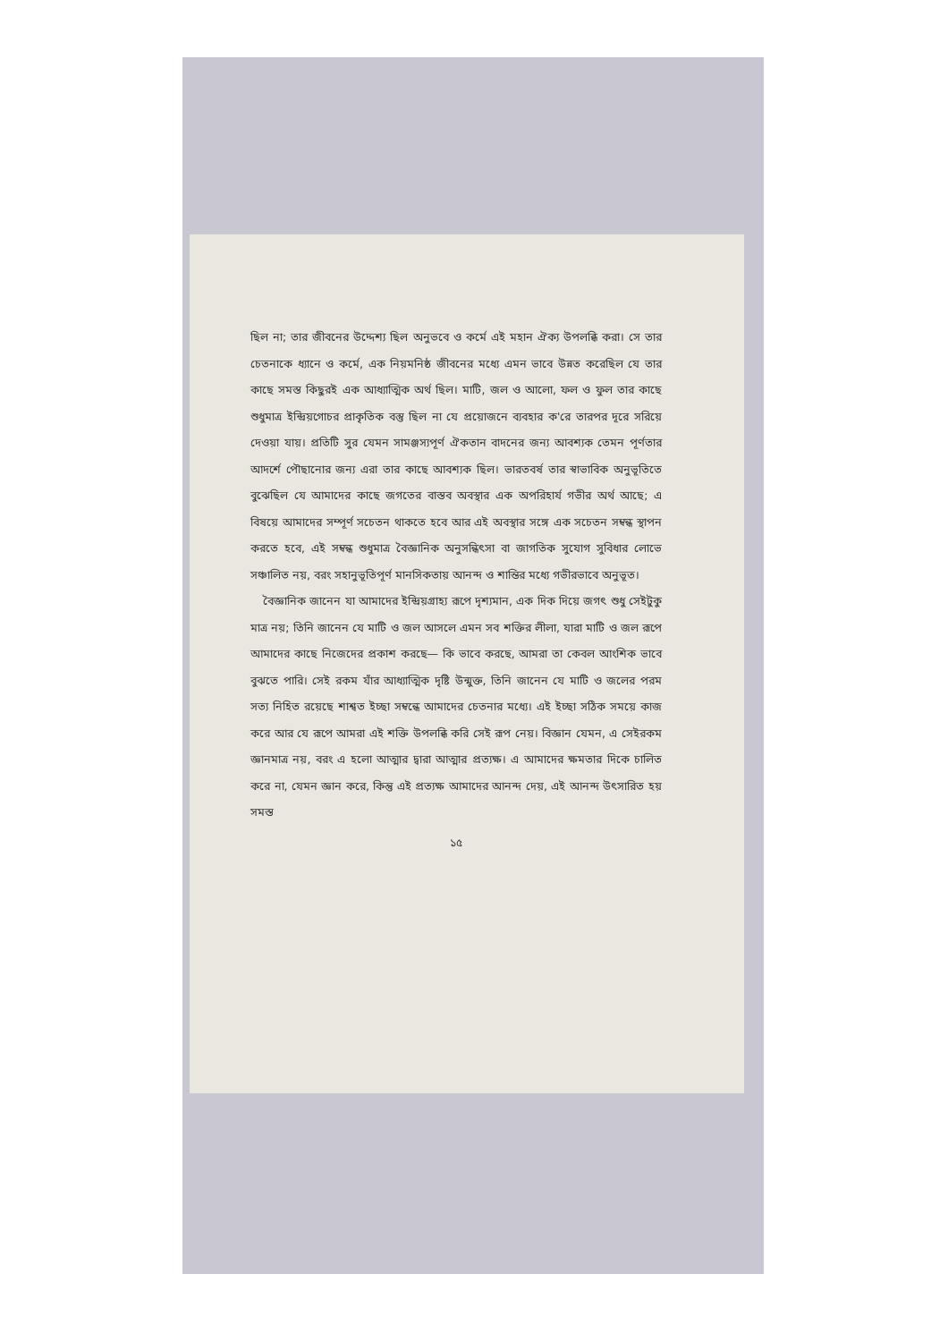ছিল না; তার জীবনের উদ্দেশ্য ছিল অনুভবে ও কর্মে এই মহান ঐক্য উপলব্ধি করা। সে তার চেতনাকে ধ্যানে ও কর্মে, এক নিয়মনিষ্ঠ জীবনের মধ্যে এমন ভাবে উন্নত করেছিল যে তার কাছে সমস্ত কিছুরই এক আধ্যাত্মিক অর্থ ছিল। মাটি, জল ও আলো, ফল ও ফুল তার কাছে শুধুমাত্র ইন্দ্রিয়গোচর প্রাকৃতিক বস্তু ছিল না যে প্রয়োজনে ব্যবহার ক'রে তারপর দূরে সরিয়ে দেওয়া যায়। প্রতিটি সুর যেমন সামঞ্জস্যপূর্ণ ঐকতান বাদনের জন্য আবশ্যক তেমন পূর্ণতার আদর্শে পৌছানোর জন্য এরা তার কাছে আবশ্যক ছিল। ভারতবর্ষ তার স্বাভাবিক অনুভূতিতে বুঝেছিল যে আমাদের কাছে জগতের বাস্তব অবস্থার এক অপরিহার্য গভীর অর্থ আছে; এ বিষয়ে আমাদের সম্পূর্ণ সচেতন থাকতে হবে আর এই অবস্থার সঙ্গে এক সচেতন সম্বন্ধ স্থাপন করতে হবে, এই সম্বন্ধ শুধুমাত্র বৈজ্ঞানিক অনুসন্ধিৎসা বা জাগতিক সুযোগ সুবিধার লোভে সঞ্চালিত নয়, বরং সহানুভূতিপূর্ণ মানসিকতায় আনন্দ ও শান্তির মধ্যে গভীরভাবে অনুভূত।
বৈজ্ঞানিক জানেন যা আমাদের ইন্দ্রিয়গ্রাহ্য রূপে দৃশ্যমান, এক দিক দিয়ে জগৎ শুধু সেইটুকু মাত্র নয়; তিনি জানেন যে মাটি ও জল আসলে এমন সব শক্তির লীলা, যারা মাটি ও জল রূপে আমাদের কাছে নিজেদের প্রকাশ করছে— কি ভাবে করছে, আমরা তা কেবল আংশিক ভাবে বুঝতে পারি। সেই রকম যাঁর আধ্যাত্মিক দৃষ্টি উন্মুক্ত, তিনি জানেন যে মাটি ও জলের পরম সত্য নিহিত রয়েছে শাশ্বত ইচ্ছা সম্বন্ধে আমাদের চেতনার মধ্যে। এই ইচ্ছা সঠিক সময়ে কাজ করে আর যে রূপে আমরা এই শক্তি উপলব্ধি করি সেই রূপ নেয়। বিজ্ঞান যেমন, এ সেইরকম জ্ঞানমাত্র নয়, বরং এ হলো আত্মার দ্বারা আত্মার প্রত্যক্ষ। এ আমাদের ক্ষমতার দিকে চালিত করে না, যেমন জ্ঞান করে, কিন্তু এই প্রত্যক্ষ আমাদের আনন্দ দেয়, এই আনন্দ উৎসারিত হয় সমস্ত
১৫